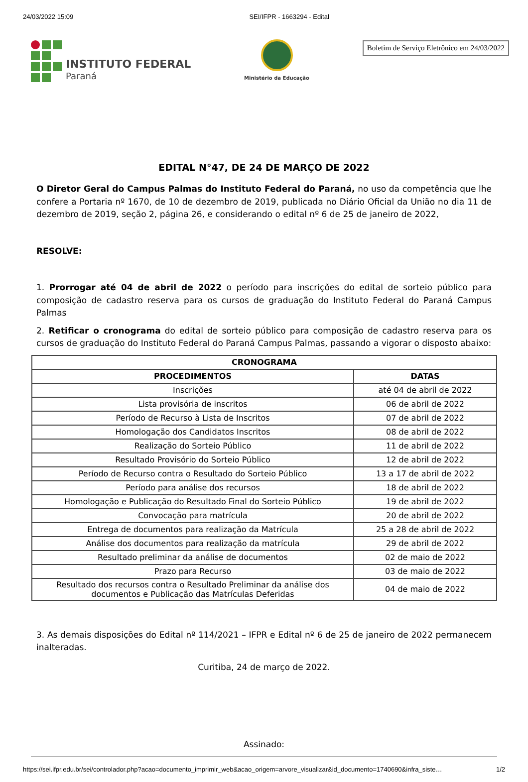24/03/2022 15:09 SEI/IFPR - 1663294 - Edital
INSTITUTO FEDERAL
Paraná
Ministério da Educação
Boletim de Serviço Eletrônico em 24/03/2022
EDITAL N°47, DE 24 DE MARÇO DE 2022
O Diretor Geral do Campus Palmas do Instituto Federal do Paraná, no uso da competência que lhe confere a Portaria nº 1670, de 10 de dezembro de 2019, publicada no Diário Oficial da União no dia 11 de dezembro de 2019, seção 2, página 26, e considerando o edital nº 6 de 25 de janeiro de 2022,
RESOLVE:
1. Prorrogar até 04 de abril de 2022 o período para inscrições do edital de sorteio público para composição de cadastro reserva para os cursos de graduação do Instituto Federal do Paraná Campus Palmas
2. Retificar o cronograma do edital de sorteio público para composição de cadastro reserva para os cursos de graduação do Instituto Federal do Paraná Campus Palmas, passando a vigorar o disposto abaixo:
| CRONOGRAMA | |
| --- | --- |
| PROCEDIMENTOS | DATAS |
| Inscrições | até 04 de abril de 2022 |
| Lista provisória de inscritos | 06 de abril de 2022 |
| Período de Recurso à Lista de Inscritos | 07 de abril de 2022 |
| Homologação dos Candidatos Inscritos | 08 de abril de 2022 |
| Realização do Sorteio Público | 11 de abril de 2022 |
| Resultado Provisório do Sorteio Público | 12 de abril de 2022 |
| Período de Recurso contra o Resultado do Sorteio Público | 13 a 17 de abril de 2022 |
| Período para análise dos recursos | 18 de abril de 2022 |
| Homologação e Publicação do Resultado Final do Sorteio Público | 19 de abril de 2022 |
| Convocação para matrícula | 20 de abril de 2022 |
| Entrega de documentos para realização da Matrícula | 25 a 28 de abril de 2022 |
| Análise dos documentos para realização da matrícula | 29 de abril de 2022 |
| Resultado preliminar da análise de documentos | 02 de maio de 2022 |
| Prazo para Recurso | 03 de maio de 2022 |
| Resultado dos recursos contra o Resultado Preliminar da análise dos documentos e Publicação das Matrículas Deferidas | 04 de maio de 2022 |
3. As demais disposições do Edital nº 114/2021 – IFPR e Edital nº 6 de 25 de janeiro de 2022 permanecem inalteradas.
Curitiba, 24 de março de 2022.
Assinado:
https://sei.ifpr.edu.br/sei/controlador.php?acao=documento_imprimir_web&acao_origem=arvore_visualizar&id_documento=1740690&infra_siste… 1/2